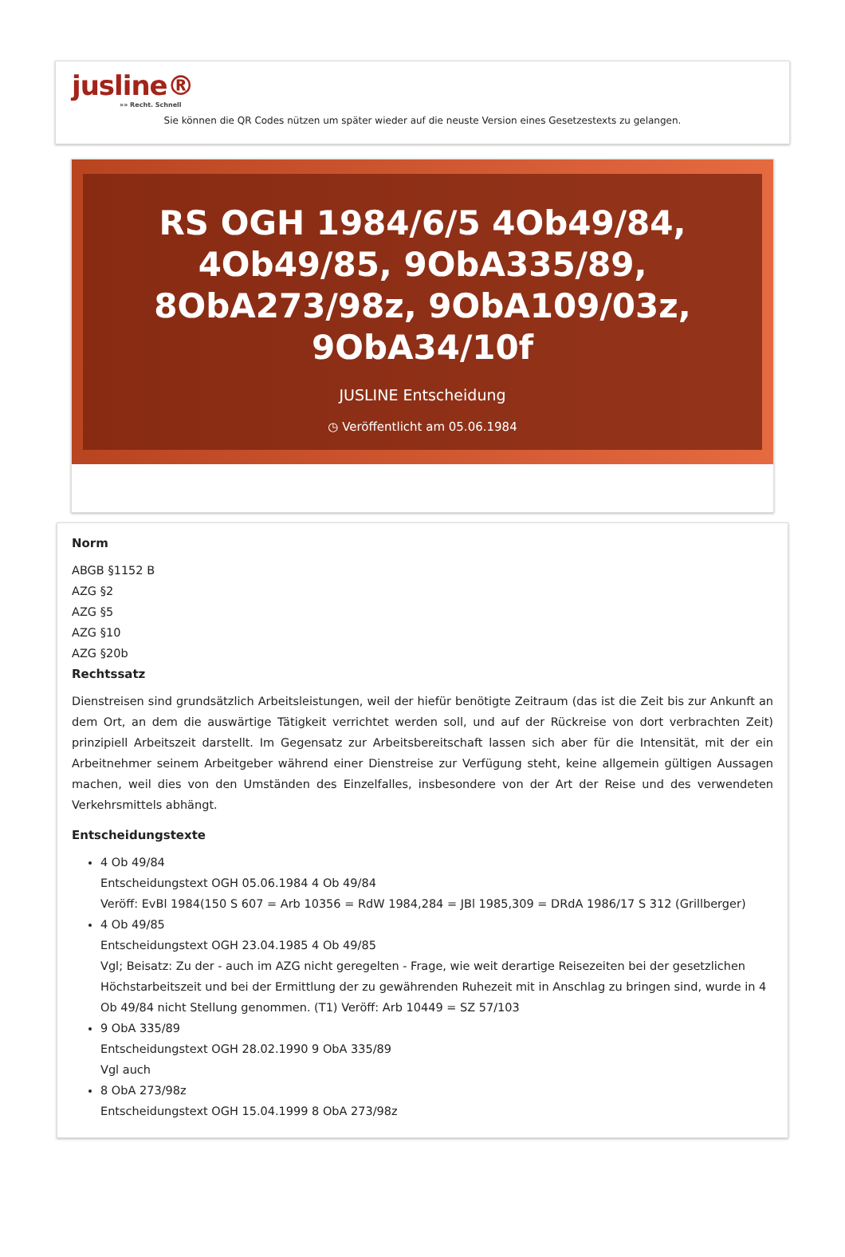jusline®
»» Recht. Schnell
Sie können die QR Codes nützen um später wieder auf die neuste Version eines Gesetzestexts zu gelangen.
RS OGH 1984/6/5 4Ob49/84, 4Ob49/85, 9ObA335/89, 8ObA273/98z, 9ObA109/03z, 9ObA34/10f
JUSLINE Entscheidung
◷ Veröffentlicht am 05.06.1984
Norm
ABGB §1152 B
AZG §2
AZG §5
AZG §10
AZG §20b
Rechtssatz
Dienstreisen sind grundsätzlich Arbeitsleistungen, weil der hiefür benötigte Zeitraum (das ist die Zeit bis zur Ankunft an dem Ort, an dem die auswärtige Tätigkeit verrichtet werden soll, und auf der Rückreise von dort verbrachten Zeit) prinzipiell Arbeitszeit darstellt. Im Gegensatz zur Arbeitsbereitschaft lassen sich aber für die Intensität, mit der ein Arbeitnehmer seinem Arbeitgeber während einer Dienstreise zur Verfügung steht, keine allgemein gültigen Aussagen machen, weil dies von den Umständen des Einzelfalles, insbesondere von der Art der Reise und des verwendeten Verkehrsmittels abhängt.
Entscheidungstexte
4 Ob 49/84
Entscheidungstext OGH 05.06.1984 4 Ob 49/84
Veröff: EvBl 1984(150 S 607 = Arb 10356 = RdW 1984,284 = JBl 1985,309 = DRdA 1986/17 S 312 (Grillberger)
4 Ob 49/85
Entscheidungstext OGH 23.04.1985 4 Ob 49/85
Vgl; Beisatz: Zu der - auch im AZG nicht geregelten - Frage, wie weit derartige Reisezeiten bei der gesetzlichen Höchstarbeitszeit und bei der Ermittlung der zu gewährenden Ruhezeit mit in Anschlag zu bringen sind, wurde in 4 Ob 49/84 nicht Stellung genommen. (T1) Veröff: Arb 10449 = SZ 57/103
9 ObA 335/89
Entscheidungstext OGH 28.02.1990 9 ObA 335/89
Vgl auch
8 ObA 273/98z
Entscheidungstext OGH 15.04.1999 8 ObA 273/98z